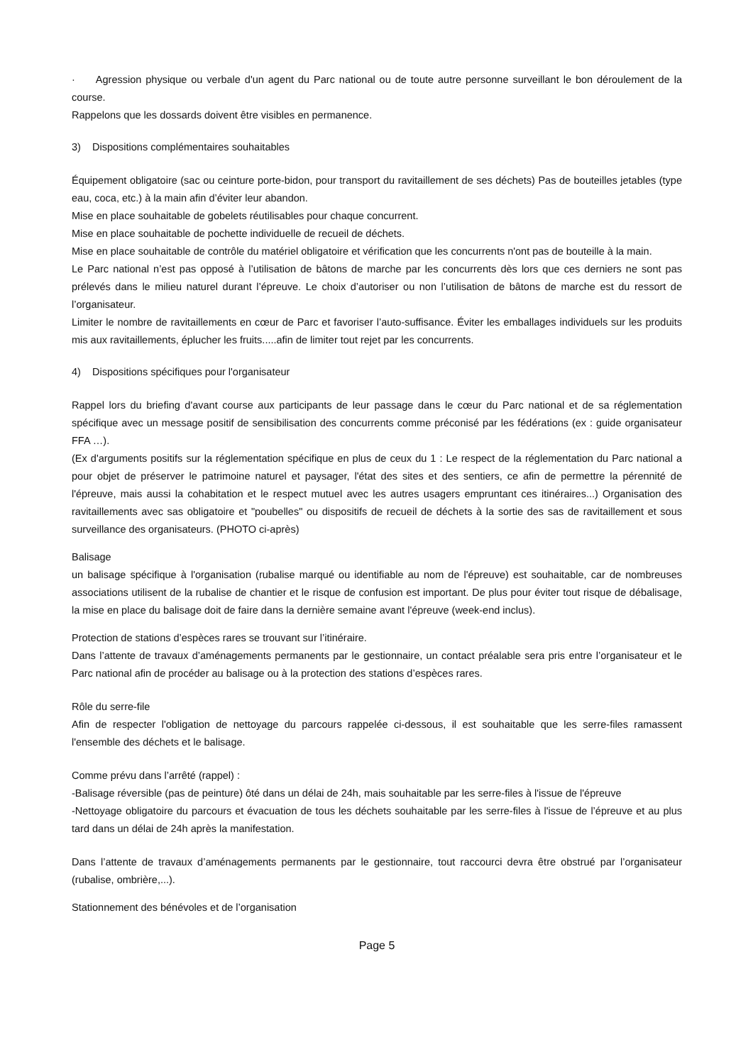· Agression physique ou verbale d'un agent du Parc national ou de toute autre personne surveillant le bon déroulement de la course.
Rappelons que les dossards doivent être visibles en permanence.
3) Dispositions complémentaires souhaitables
Équipement obligatoire (sac ou ceinture porte-bidon, pour transport du ravitaillement de ses déchets) Pas de bouteilles jetables (type eau, coca, etc.) à la main afin d’éviter leur abandon.
Mise en place souhaitable de gobelets réutilisables pour chaque concurrent.
Mise en place souhaitable de pochette individuelle de recueil de déchets.
Mise en place souhaitable de contrôle du matériel obligatoire et vérification que les concurrents n'ont pas de bouteille à la main.
Le Parc national n’est pas opposé à l’utilisation de bâtons de marche par les concurrents dès lors que ces derniers ne sont pas prélevés dans le milieu naturel durant l’épreuve. Le choix d’autoriser ou non l’utilisation de bâtons de marche est du ressort de l’organisateur.
Limiter le nombre de ravitaillements en cœur de Parc et favoriser l’auto-suffisance. Éviter les emballages individuels sur les produits mis aux ravitaillements, éplucher les fruits.....afin de limiter tout rejet par les concurrents.
4) Dispositions spécifiques pour l'organisateur
Rappel lors du briefing d'avant course aux participants de leur passage dans le cœur du Parc national et de sa réglementation spécifique avec un message positif de sensibilisation des concurrents comme préconisé par les fédérations (ex : guide organisateur FFA …).
(Ex d'arguments positifs sur la réglementation spécifique en plus de ceux du 1 : Le respect de la réglementation du Parc national a pour objet de préserver le patrimoine naturel et paysager, l'état des sites et des sentiers, ce afin de permettre la pérennité de l'épreuve, mais aussi la cohabitation et le respect mutuel avec les autres usagers empruntant ces itinéraires...) Organisation des ravitaillements avec sas obligatoire et "poubelles" ou dispositifs de recueil de déchets à la sortie des sas de ravitaillement et sous surveillance des organisateurs. (PHOTO ci-après)
Balisage
un balisage spécifique à l'organisation (rubalise marqué ou identifiable au nom de l'épreuve) est souhaitable, car de nombreuses associations utilisent de la rubalise de chantier et le risque de confusion est important. De plus pour éviter tout risque de débalisage, la mise en place du balisage doit de faire dans la dernière semaine avant l'épreuve (week-end inclus).
Protection de stations d’espèces rares se trouvant sur l’itinéraire.
Dans l’attente de travaux d’aménagements permanents par le gestionnaire, un contact préalable sera pris entre l’organisateur et le Parc national afin de procéder au balisage ou à la protection des stations d’espèces rares.
Rôle du serre-file
Afin de respecter l'obligation de nettoyage du parcours rappelée ci-dessous, il est souhaitable que les serre-files ramassent l'ensemble des déchets et le balisage.
Comme prévu dans l’arrêté (rappel) :
-Balisage réversible (pas de peinture) ôté dans un délai de 24h, mais souhaitable par les serre-files à l'issue de l'épreuve
-Nettoyage obligatoire du parcours et évacuation de tous les déchets souhaitable par les serre-files à l'issue de l’épreuve et au plus tard dans un délai de 24h après la manifestation.
Dans l’attente de travaux d’aménagements permanents par le gestionnaire, tout raccourci devra être obstrué par l’organisateur (rubalise, ombrière,...).
Stationnement des bénévoles et de l’organisation
Page 5